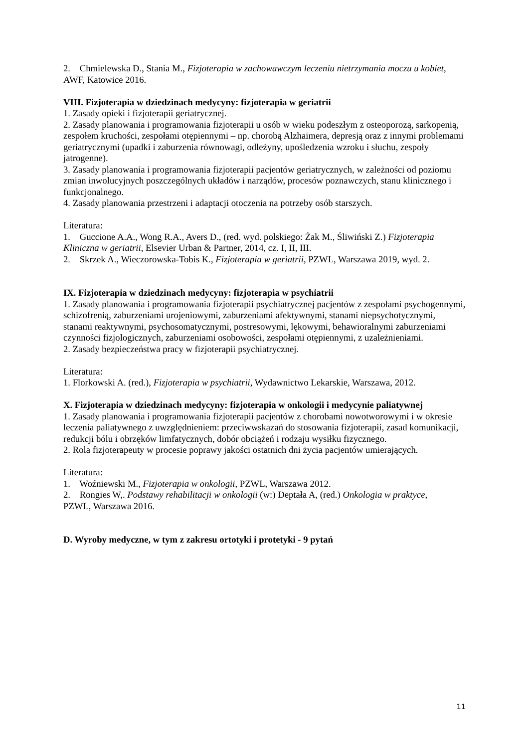2. Chmielewska D., Stania M., Fizjoterapia w zachowawczym leczeniu nietrzymania moczu u kobiet, AWF, Katowice 2016.
VIII. Fizjoterapia w dziedzinach medycyny: fizjoterapia w geriatrii
1. Zasady opieki i fizjoterapii geriatrycznej.
2. Zasady planowania i programowania fizjoterapii u osób w wieku podeszłym z osteoporozą, sarkopenią, zespołem kruchości, zespołami otępiennymi – np. chorobą Alzhaimera, depresją oraz z innymi problemami geriatrycznymi (upadki i zaburzenia równowagi, odleżyny, upośledzenia wzroku i słuchu, zespoły jatrogenne).
3. Zasady planowania i programowania fizjoterapii pacjentów geriatrycznych, w zależności od poziomu zmian inwolucyjnych poszczególnych układów i narządów, procesów poznawczych, stanu klinicznego i funkcjonalnego.
4. Zasady planowania przestrzeni i adaptacji otoczenia na potrzeby osób starszych.
Literatura:
1. Guccione A.A., Wong R.A., Avers D., (red. wyd. polskiego: Żak M., Śliwiński Z.) Fizjoterapia Kliniczna w geriatrii, Elsevier Urban & Partner, 2014, cz. I, II, III.
2. Skrzek A., Wieczorowska-Tobis K., Fizjoterapia w geriatrii, PZWL, Warszawa 2019, wyd. 2.
IX. Fizjoterapia w dziedzinach medycyny: fizjoterapia w psychiatrii
1. Zasady planowania i programowania fizjoterapii psychiatrycznej pacjentów z zespołami psychogennymi, schizofrenią, zaburzeniami urojeniowymi, zaburzeniami afektywnymi, stanami niepsychotycznymi, stanami reaktywnymi, psychosomatycznymi, postresowymi, lękowymi, behawioralnymi zaburzeniami czynności fizjologicznych, zaburzeniami osobowości, zespołami otępiennymi, z uzależnieniami.
2. Zasady bezpieczeństwa pracy w fizjoterapii psychiatrycznej.
Literatura:
1. Florkowski A. (red.), Fizjoterapia w psychiatrii, Wydawnictwo Lekarskie, Warszawa, 2012.
X. Fizjoterapia w dziedzinach medycyny: fizjoterapia w onkologii i medycynie paliatywnej
1. Zasady planowania i programowania fizjoterapii pacjentów z chorobami nowotworowymi i w okresie leczenia paliatywnego z uwzględnieniem: przeciwwskazań do stosowania fizjoterapii, zasad komunikacji, redukcji bólu i obrzęków limfatycznych, dobór obciążeń i rodzaju wysiłku fizycznego.
2. Rola fizjoterapeuty w procesie poprawy jakości ostatnich dni życia pacjentów umierających.
Literatura:
1. Woźniewski M., Fizjoterapia w onkologii, PZWL, Warszawa 2012.
2. Rongies W,. Podstawy rehabilitacji w onkologii (w:) Deptała A, (red.) Onkologia w praktyce,
PZWL, Warszawa 2016.
D. Wyroby medyczne, w tym z zakresu ortotyki i protetyki - 9 pytań
11